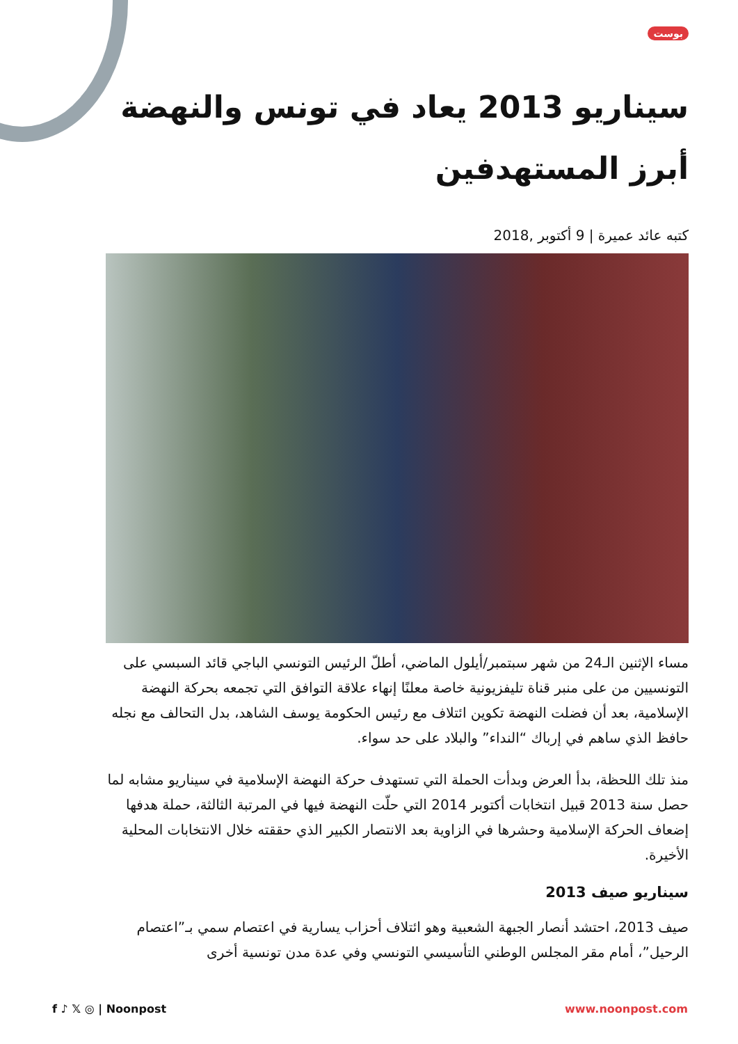بوست
سيناريو 2013 يعاد في تونس والنهضة أبرز المستهدفين
كتبه عائد عميرة | 9 أكتوبر ,2018
مساء الإثنين الـ24 من شهر سبتمبر/أيلول الماضي، أطلّ الرئيس التونسي الباجي قائد السبسي على التونسيين من على منبر قناة تليفزيونية خاصة معلنًا إنهاء علاقة التوافق التي تجمعه بحركة النهضة الإسلامية، بعد أن فضلت النهضة تكوين ائتلاف مع رئيس الحكومة يوسف الشاهد، بدل التحالف مع نجله حافظ الذي ساهم في إرباك “النداء” والبلاد على حد سواء.
منذ تلك اللحظة، بدأ العرض وبدأت الحملة التي تستهدف حركة النهضة الإسلامية في سيناريو مشابه لما حصل سنة 2013 قبيل انتخابات أكتوبر 2014 التي حلّت النهضة فيها في المرتبة الثالثة، حملة هدفها إضعاف الحركة الإسلامية وحشرها في الزاوية بعد الانتصار الكبير الذي حققته خلال الانتخابات المحلية الأخيرة.
سيناريو صيف 2013
صيف 2013، احتشد أنصار الجبهة الشعبية وهو ائتلاف أحزاب يسارية في اعتصام سمي بـ”اعتصام الرحيل”، أمام مقر المجلس الوطني التأسيسي التونسي وفي عدة مدن تونسية أخرى
f ♪ 𝕏 ◎ | Noonpost www.noonpost.com